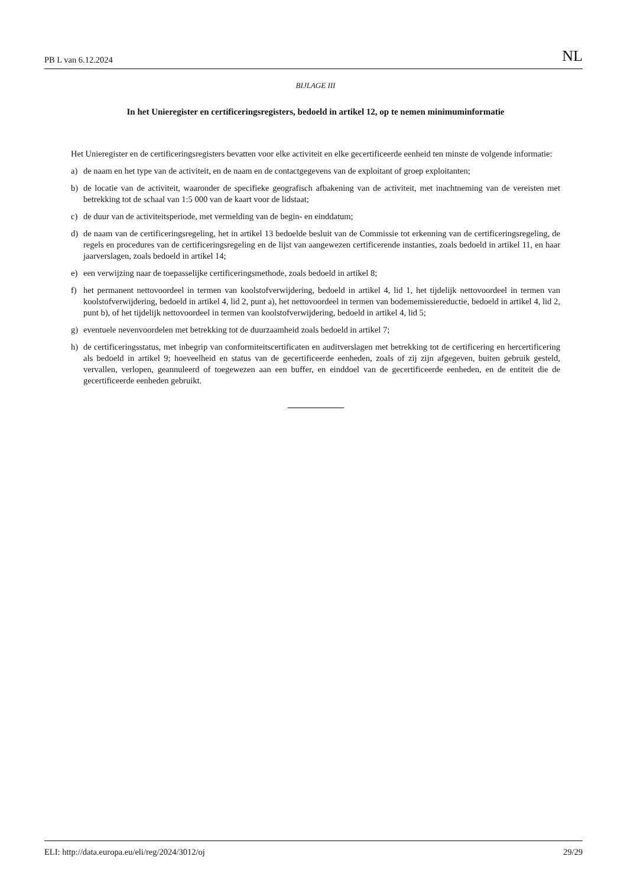PB L van 6.12.2024 NL
BIJLAGE III
In het Unieregister en certificeringsregisters, bedoeld in artikel 12, op te nemen minimuminformatie
Het Unieregister en de certificeringsregisters bevatten voor elke activiteit en elke gecertificeerde eenheid ten minste de volgende informatie:
a) de naam en het type van de activiteit, en de naam en de contactgegevens van de exploitant of groep exploitanten;
b) de locatie van de activiteit, waaronder de specifieke geografisch afbakening van de activiteit, met inachtneming van de vereisten met betrekking tot de schaal van 1:5 000 van de kaart voor de lidstaat;
c) de duur van de activiteitsperiode, met vermelding van de begin- en einddatum;
d) de naam van de certificeringsregeling, het in artikel 13 bedoelde besluit van de Commissie tot erkenning van de certificeringsregeling, de regels en procedures van de certificeringsregeling en de lijst van aangewezen certificerende instanties, zoals bedoeld in artikel 11, en haar jaarverslagen, zoals bedoeld in artikel 14;
e) een verwijzing naar de toepasselijke certificeringsmethode, zoals bedoeld in artikel 8;
f) het permanent nettovoordeel in termen van koolstofverwijdering, bedoeld in artikel 4, lid 1, het tijdelijk nettovoordeel in termen van koolstofverwijdering, bedoeld in artikel 4, lid 2, punt a), het nettovoordeel in termen van bodememissiereductie, bedoeld in artikel 4, lid 2, punt b), of het tijdelijk nettovoordeel in termen van koolstofverwijdering, bedoeld in artikel 4, lid 5;
g) eventuele nevenvoordelen met betrekking tot de duurzaamheid zoals bedoeld in artikel 7;
h) de certificeringsstatus, met inbegrip van conformiteitscertificaten en auditverslagen met betrekking tot de certificering en hercertificering als bedoeld in artikel 9; hoeveelheid en status van de gecertificeerde eenheden, zoals of zij zijn afgegeven, buiten gebruik gesteld, vervallen, verlopen, geannuleerd of toegewezen aan een buffer, en einddoel van de gecertificeerde eenheden, en de entiteit die de gecertificeerde eenheden gebruikt.
ELI: http://data.europa.eu/eli/reg/2024/3012/oj 29/29